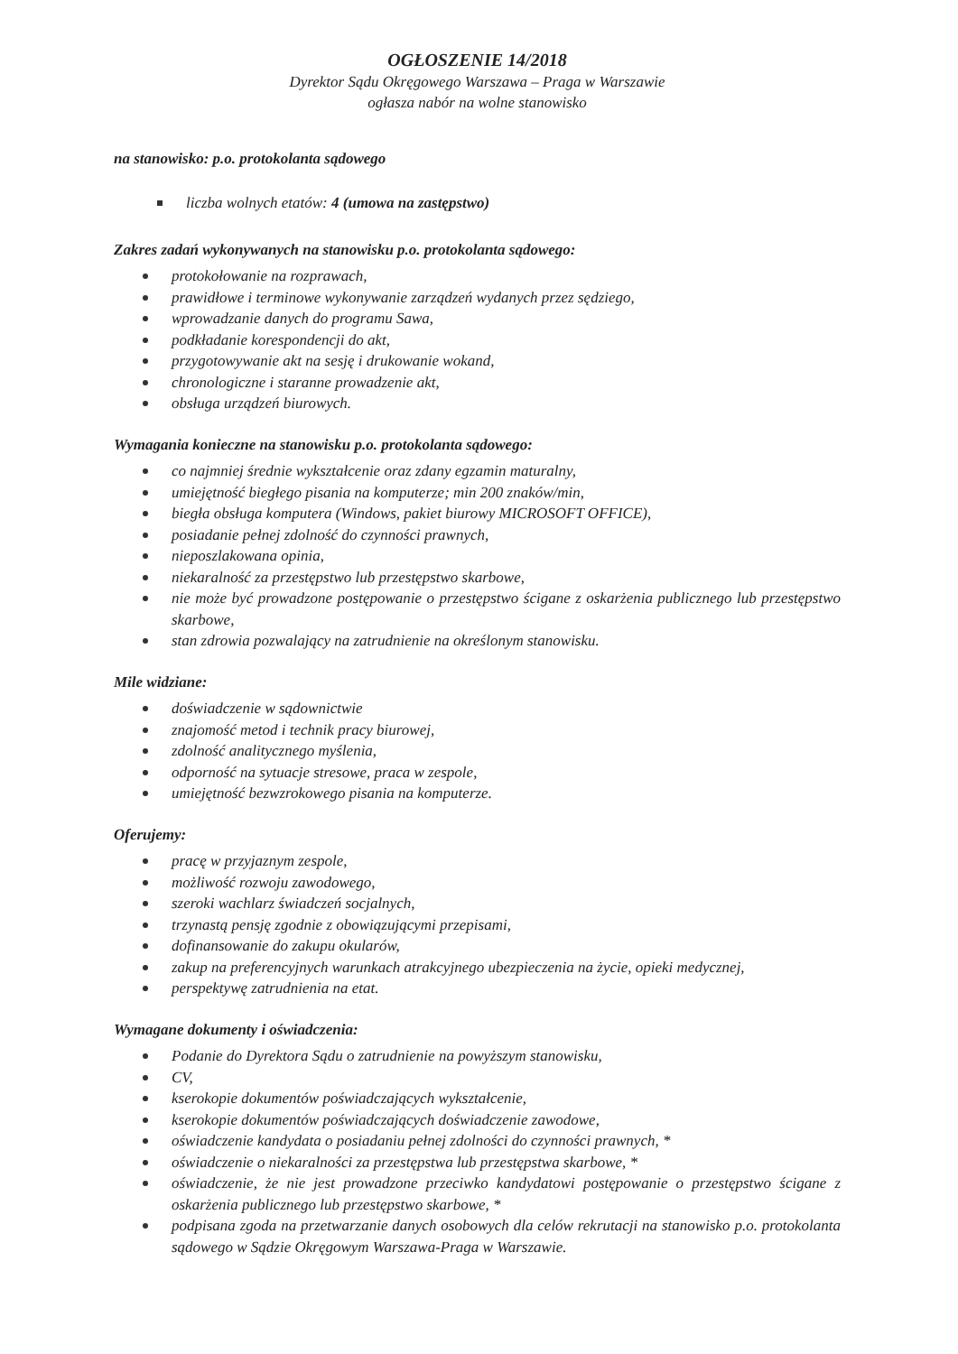OGŁOSZENIE 14/2018
Dyrektor Sądu Okręgowego Warszawa – Praga w Warszawie
ogłasza nabór na wolne stanowisko
na stanowisko: p.o. protokolanta sądowego
liczba wolnych etatów: 4 (umowa na zastępstwo)
Zakres zadań wykonywanych na stanowisku p.o. protokolanta sądowego:
protokołowanie na rozprawach,
prawidłowe i terminowe wykonywanie zarządzeń wydanych przez sędziego,
wprowadzanie danych do programu Sawa,
podkładanie korespondencji do akt,
przygotowywanie akt na sesję i drukowanie wokand,
chronologiczne i staranne prowadzenie akt,
obsługa urządzeń biurowych.
Wymagania konieczne na stanowisku p.o. protokolanta sądowego:
co najmniej średnie wykształcenie oraz zdany egzamin maturalny,
umiejętność biegłego pisania na komputerze; min 200 znaków/min,
biegła obsługa komputera (Windows, pakiet biurowy MICROSOFT OFFICE),
posiadanie pełnej zdolność do czynności prawnych,
nieposzlakowana opinia,
niekaralność za przestępstwo lub przestępstwo skarbowe,
nie może być prowadzone postępowanie o przestępstwo ścigane z oskarżenia publicznego lub przestępstwo skarbowe,
stan zdrowia pozwalający na zatrudnienie na określonym stanowisku.
Mile widziane:
doświadczenie w sądownictwie
znajomość metod i technik pracy biurowej,
zdolność analitycznego myślenia,
odporność na sytuacje stresowe, praca w zespole,
umiejętność bezwzrokowego pisania na komputerze.
Oferujemy:
pracę w przyjaznym zespole,
możliwość rozwoju zawodowego,
szeroki wachlarz świadczeń socjalnych,
trzynastą pensję zgodnie z obowiązującymi przepisami,
dofinansowanie do zakupu okularów,
zakup na preferencyjnych warunkach atrakcyjnego ubezpieczenia na życie, opieki medycznej,
perspektywę zatrudnienia na etat.
Wymagane dokumenty i oświadczenia:
Podanie do Dyrektora Sądu o zatrudnienie na powyższym stanowisku,
CV,
kserokopie dokumentów poświadczających wykształcenie,
kserokopie dokumentów poświadczających doświadczenie zawodowe,
oświadczenie kandydata o posiadaniu pełnej zdolności do czynności prawnych, *
oświadczenie o niekaralności za przestępstwa lub przestępstwa skarbowe, *
oświadczenie, że nie jest prowadzone przeciwko kandydatowi postępowanie o przestępstwo ścigane z oskarżenia publicznego lub przestępstwo skarbowe, *
podpisana zgoda na przetwarzanie danych osobowych dla celów rekrutacji na stanowisko p.o. protokolanta sądowego w Sądzie Okręgowym Warszawa-Praga w Warszawie.